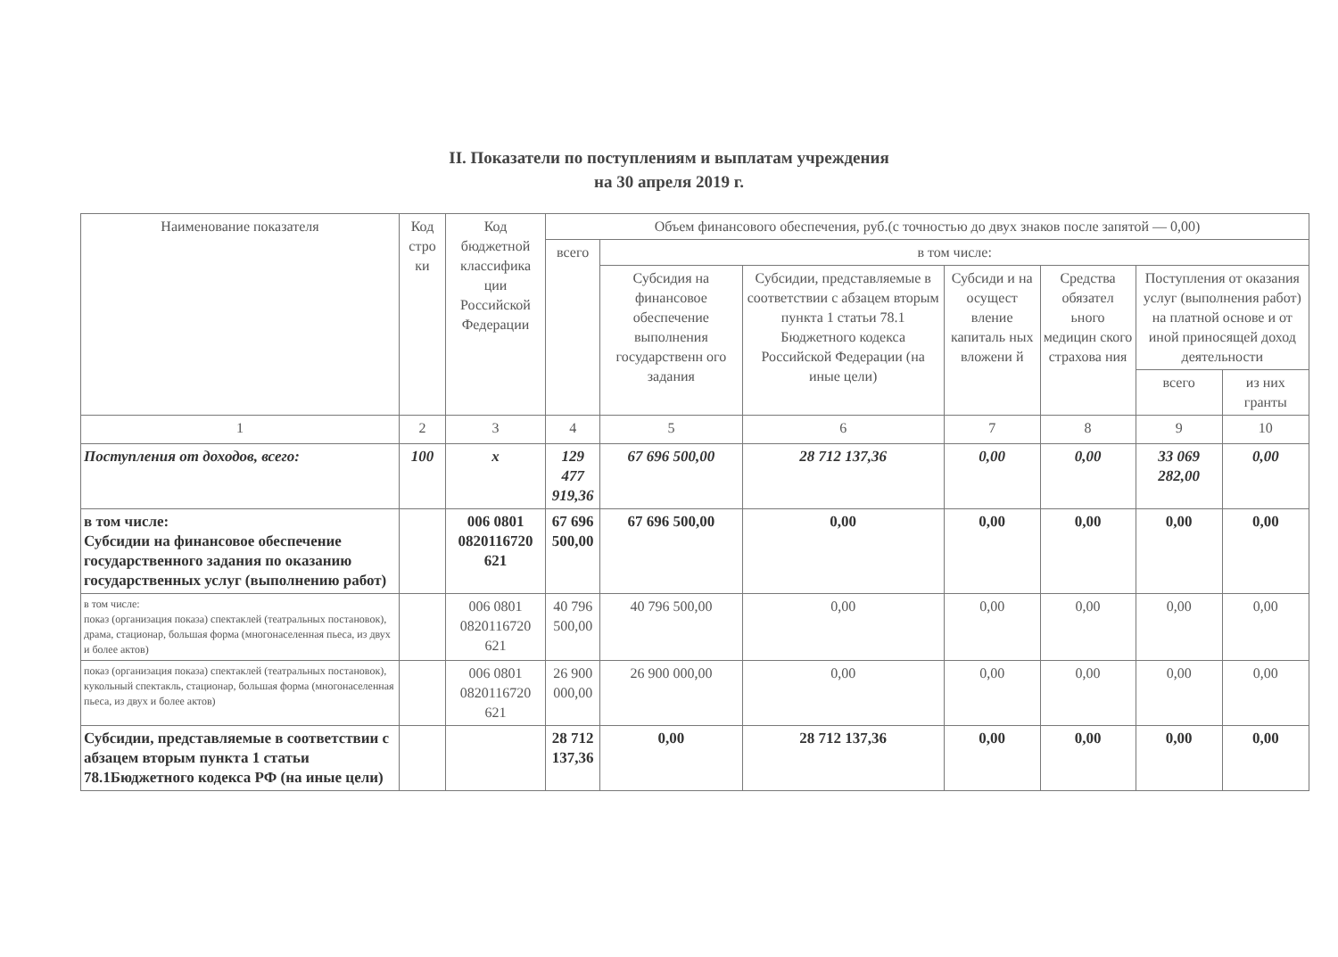II. Показатели по поступлениям и выплатам учреждения
на 30 апреля 2019 г.
| Наименование показателя | Код стро ки | Код бюджетной классифика ции Российской Федерации | Объем финансового обеспечения, руб.(с точностью до двух знаков после запятой — 0,00) | | | | | | |
| --- | --- | --- | --- | --- | --- | --- | --- | --- | --- |
| | | | всего | в том числе: | | | | | |
| | | | | Субсидия на финансовое обеспечение выполнения государственн ого задания | Субсидии, представляемые в соответствии с абзацем вторым пункта 1 статьи 78.1 Бюджетного кодекса Российской Федерации (на иные цели) | Субсиди и на осущест вление капиталь ных вложени й | Средства обязател ьного медицин ского страхова ния | Поступления от оказания услуг (выполнения работ) на платной основе и от иной приносящей доход деятельности | |
| | | | | | | | | всего | из них гранты |
| 1 | 2 | 3 | 4 | 5 | 6 | 7 | 8 | 9 | 10 |
| Поступления от доходов, всего: | 100 | х | 129 477 919,36 | 67 696 500,00 | 28 712 137,36 | 0,00 | 0,00 | 33 069 282,00 | 0,00 |
| в том числе: Субсидии на финансовое обеспечение государственного задания по оказанию государственных услуг (выполнению работ) | | 006 0801 0820116720 621 | 67 696 500,00 | 67 696 500,00 | 0,00 | 0,00 | 0,00 | 0,00 | 0,00 |
| в том числе: показ (организация показа) спектаклей (театральных постановок), драма, стационар, большая форма (многонаселенная пьеса, из двух и более актов) | | 006 0801 0820116720 621 | 40 796 500,00 | 40 796 500,00 | 0,00 | 0,00 | 0,00 | 0,00 | 0,00 |
| показ (организация показа) спектаклей (театральных постановок), кукольный спектакль, стационар, большая форма (многонаселенная пьеса, из двух и более актов) | | 006 0801 0820116720 621 | 26 900 000,00 | 26 900 000,00 | 0,00 | 0,00 | 0,00 | 0,00 | 0,00 |
| Субсидии, представляемые в соответствии с абзацем вторым пункта 1 статьи 78.1Бюджетного кодекса РФ (на иные цели) | | | 28 712 137,36 | 0,00 | 28 712 137,36 | 0,00 | 0,00 | 0,00 | 0,00 |